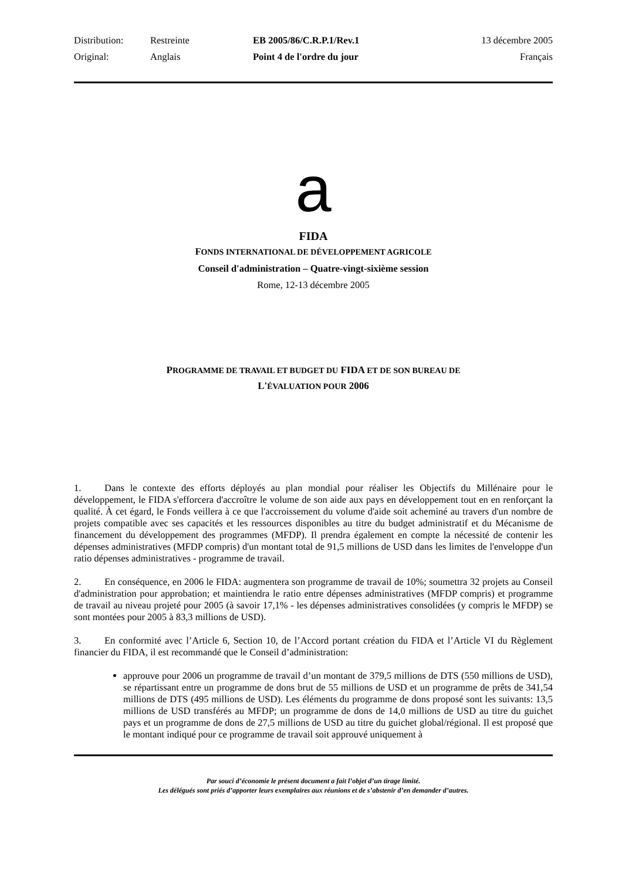| Distribution: | Restreinte | EB 2005/86/C.R.P.1/Rev.1 | 13 décembre 2005 |
| Original: | Anglais | Point 4 de l'ordre du jour | Français |
a
FIDA
FONDS INTERNATIONAL DE DÉVELOPPEMENT AGRICOLE
Conseil d'administration – Quatre-vingt-sixième session
Rome, 12-13 décembre 2005
PROGRAMME DE TRAVAIL ET BUDGET DU FIDA ET DE SON BUREAU DE
L'ÉVALUATION POUR 2006
1. Dans le contexte des efforts déployés au plan mondial pour réaliser les Objectifs du Millénaire pour le développement, le FIDA s'efforcera d'accroître le volume de son aide aux pays en développement tout en en renforçant la qualité. À cet égard, le Fonds veillera à ce que l'accroissement du volume d'aide soit acheminé au travers d'un nombre de projets compatible avec ses capacités et les ressources disponibles au titre du budget administratif et du Mécanisme de financement du développement des programmes (MFDP). Il prendra également en compte la nécessité de contenir les dépenses administratives (MFDP compris) d'un montant total de 91,5 millions de USD dans les limites de l'enveloppe d'un ratio dépenses administratives - programme de travail.
2. En conséquence, en 2006 le FIDA: augmentera son programme de travail de 10%; soumettra 32 projets au Conseil d'administration pour approbation; et maintiendra le ratio entre dépenses administratives (MFDP compris) et programme de travail au niveau projeté pour 2005 (à savoir 17,1% - les dépenses administratives consolidées (y compris le MFDP) se sont montées pour 2005 à 83,3 millions de USD).
3. En conformité avec l’Article 6, Section 10, de l’Accord portant création du FIDA et l’Article VI du Règlement financier du FIDA, il est recommandé que le Conseil d’administration:
approuve pour 2006 un programme de travail d’un montant de 379,5 millions de DTS (550 millions de USD), se répartissant entre un programme de dons brut de 55 millions de USD et un programme de prêts de 341,54 millions de DTS (495 millions de USD). Les éléments du programme de dons proposé sont les suivants: 13,5 millions de USD transférés au MFDP; un programme de dons de 14,0 millions de USD au titre du guichet pays et un programme de dons de 27,5 millions de USD au titre du guichet global/régional. Il est proposé que le montant indiqué pour ce programme de travail soit approuvé uniquement à
Par souci d’économie le présent document a fait l’objet d’un tirage limité.
Les délégués sont priés d’apporter leurs exemplaires aux réunions et de s’abstenir d’en demander d’autres.